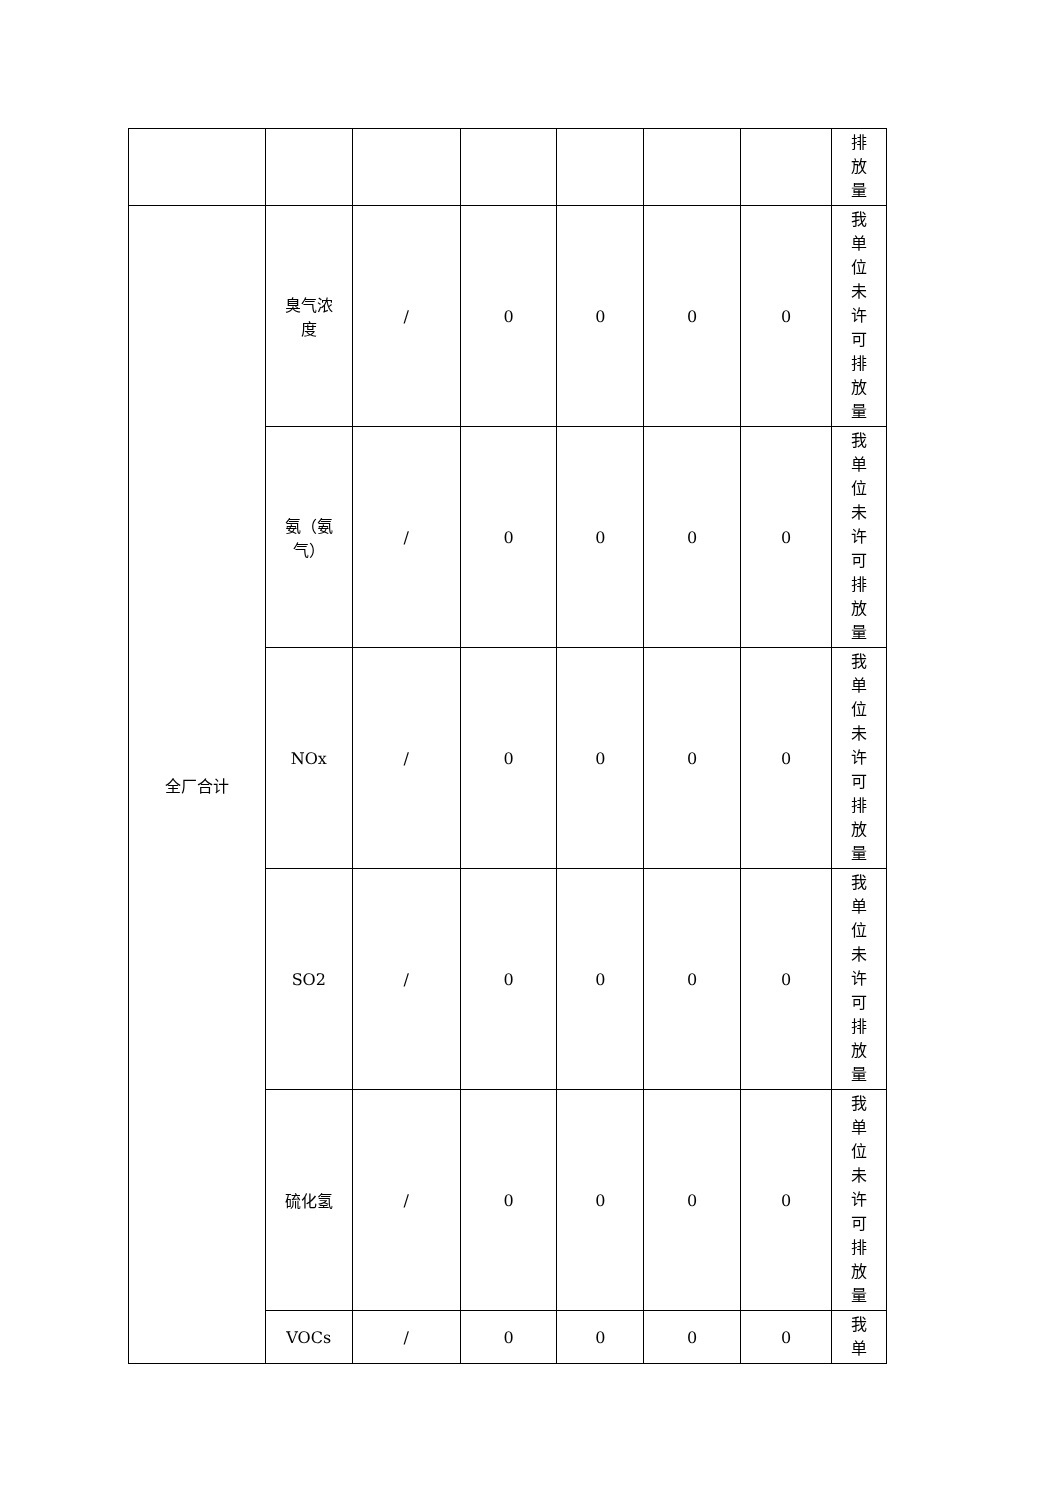| | | | | | | | 排 放 量 |
| 全厂合计 | 臭气浓 度 | / | 0 | 0 | 0 | 0 | 我 单 位 未 许 可 排 放 量 |
| | 氨（氨 气） | / | 0 | 0 | 0 | 0 | 我 单 位 未 许 可 排 放 量 |
| | NOx | / | 0 | 0 | 0 | 0 | 我 单 位 未 许 可 排 放 量 |
| | SO2 | / | 0 | 0 | 0 | 0 | 我 单 位 未 许 可 排 放 量 |
| | 硫化氢 | / | 0 | 0 | 0 | 0 | 我 单 位 未 许 可 排 放 量 |
| | VOCs | / | 0 | 0 | 0 | 0 | 我 单 |